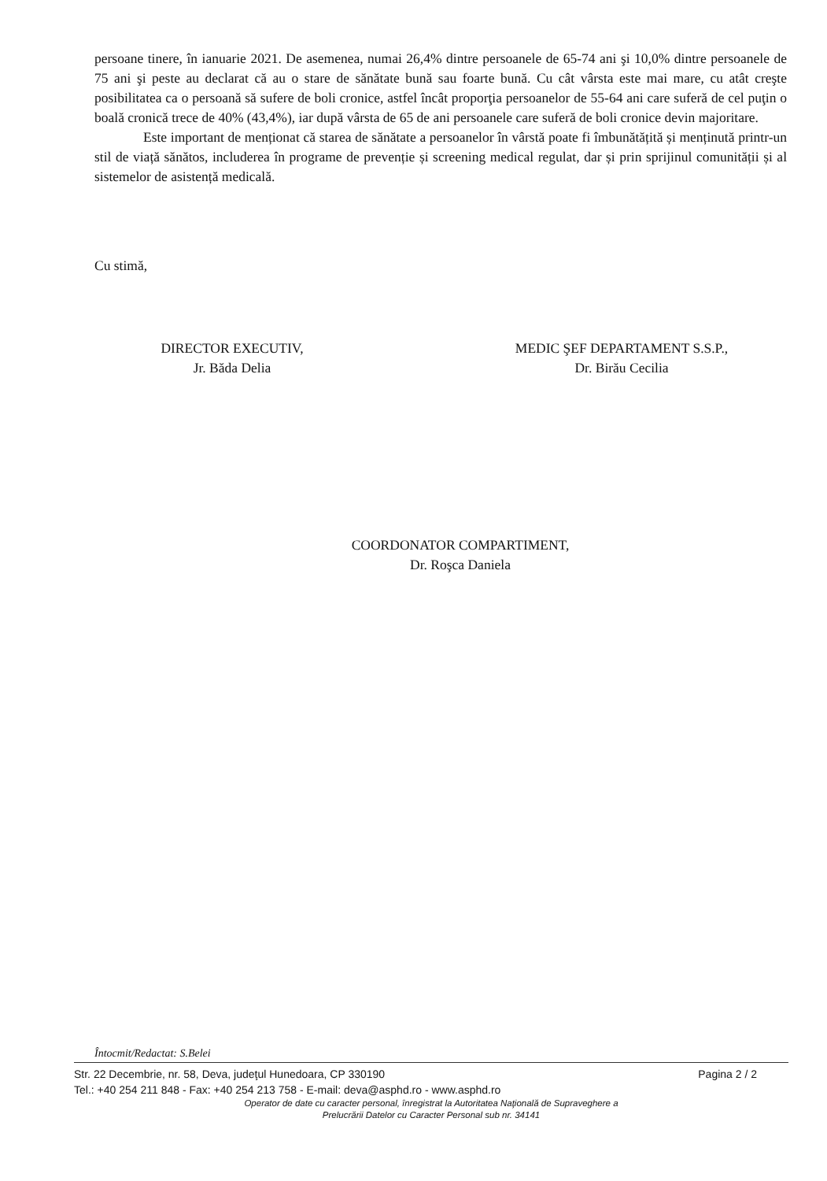persoane tinere, în ianuarie 2021. De asemenea, numai 26,4% dintre persoanele de 65-74 ani şi 10,0% dintre persoanele de 75 ani şi peste au declarat că au o stare de sănătate bună sau foarte bună. Cu cât vârsta este mai mare, cu atât creşte posibilitatea ca o persoană să sufere de boli cronice, astfel încât proporţia persoanelor de 55-64 ani care suferă de cel puţin o boală cronică trece de 40% (43,4%), iar după vârsta de 65 de ani persoanele care suferă de boli cronice devin majoritare.
Este important de menționat că starea de sănătate a persoanelor în vârstă poate fi îmbunătățită și menținută printr-un stil de viață sănătos, includerea în programe de prevenție și screening medical regulat, dar și prin sprijinul comunității și al sistemelor de asistență medicală.
Cu stimă,
DIRECTOR EXECUTIV,
Jr. Băda Delia
MEDIC ŞEF DEPARTAMENT S.S.P.,
Dr. Birău Cecilia
COORDONATOR COMPARTIMENT,
Dr. Roşca Daniela
Întocmit/Redactat: S.Belei
Str. 22 Decembrie, nr. 58, Deva, judeţul Hunedoara, CP 330190 Pagina 2 / 2
Tel.: +40 254 211 848 - Fax: +40 254 213 758 - E-mail: deva@asphd.ro - www.asphd.ro
Operator de date cu caracter personal, înregistrat la Autoritatea Naţională de Supraveghere a
Prelucrării Datelor cu Caracter Personal sub nr. 34141